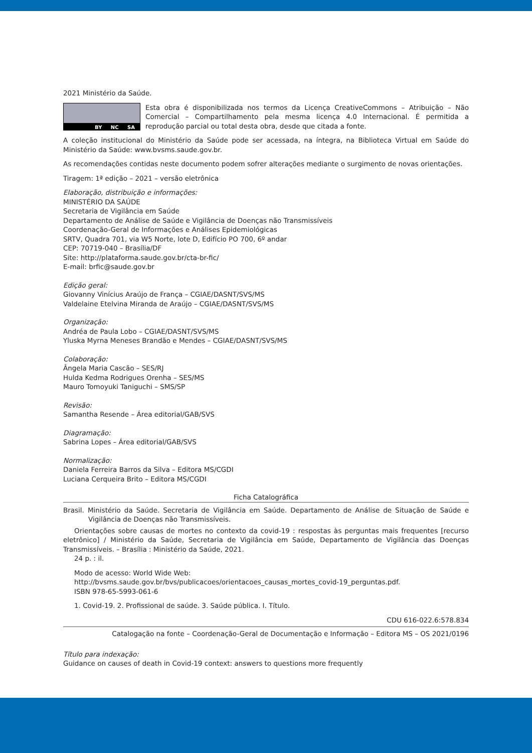2021 Ministério da Saúde.
BY NC SA
Esta obra é disponibilizada nos termos da Licença CreativeCommons – Atribuição – Não Comercial – Compartilhamento pela mesma licença 4.0 Internacional. É permitida a reprodução parcial ou total desta obra, desde que citada a fonte.
A coleção institucional do Ministério da Saúde pode ser acessada, na íntegra, na Biblioteca Virtual em Saúde do Ministério da Saúde: www.bvsms.saude.gov.br.
As recomendações contidas neste documento podem sofrer alterações mediante o surgimento de novas orientações.
Tiragem: 1ª edição – 2021 – versão eletrônica
Elaboração, distribuição e informações:
MINISTÉRIO DA SAÚDE
Secretaria de Vigilância em Saúde
Departamento de Análise de Saúde e Vigilância de Doenças não Transmissíveis
Coordenação-Geral de Informações e Análises Epidemiológicas
SRTV, Quadra 701, via W5 Norte, lote D, Edifício PO 700, 6º andar
CEP: 70719-040 – Brasília/DF
Site: http://plataforma.saude.gov.br/cta-br-fic/
E-mail: brfic@saude.gov.br
Edição geral:
Giovanny Vinícius Araújo de França – CGIAE/DASNT/SVS/MS
Valdelaine Etelvina Miranda de Araújo – CGIAE/DASNT/SVS/MS
Organização:
Andréa de Paula Lobo – CGIAE/DASNT/SVS/MS
Yluska Myrna Meneses Brandão e Mendes – CGIAE/DASNT/SVS/MS
Colaboração:
Ângela Maria Cascão – SES/RJ
Hulda Kedma Rodrigues Orenha – SES/MS
Mauro Tomoyuki Taniguchi – SMS/SP
Revisão:
Samantha Resende – Área editorial/GAB/SVS
Diagramação:
Sabrina Lopes – Área editorial/GAB/SVS
Normalização:
Daniela Ferreira Barros da Silva – Editora MS/CGDI
Luciana Cerqueira Brito – Editora MS/CGDI
Ficha Catalográfica
Brasil. Ministério da Saúde. Secretaria de Vigilância em Saúde. Departamento de Análise de Situação de Saúde e Vigilância de Doenças não Transmissíveis.
Orientações sobre causas de mortes no contexto da covid-19 : respostas às perguntas mais frequentes [recurso eletrônico] / Ministério da Saúde, Secretaria de Vigilância em Saúde, Departamento de Vigilância das Doenças Transmissíveis. – Brasília : Ministério da Saúde, 2021.
24 p. : il.
Modo de acesso: World Wide Web:
http://bvsms.saude.gov.br/bvs/publicacoes/orientacoes_causas_mortes_covid-19_perguntas.pdf.
ISBN 978-65-5993-061-6
1. Covid-19. 2. Profissional de saúde. 3. Saúde pública. I. Título.
CDU 616-022.6:578.834
Catalogação na fonte – Coordenação-Geral de Documentação e Informação – Editora MS – OS 2021/0196
Título para indexação:
Guidance on causes of death in Covid-19 context: answers to questions more frequently